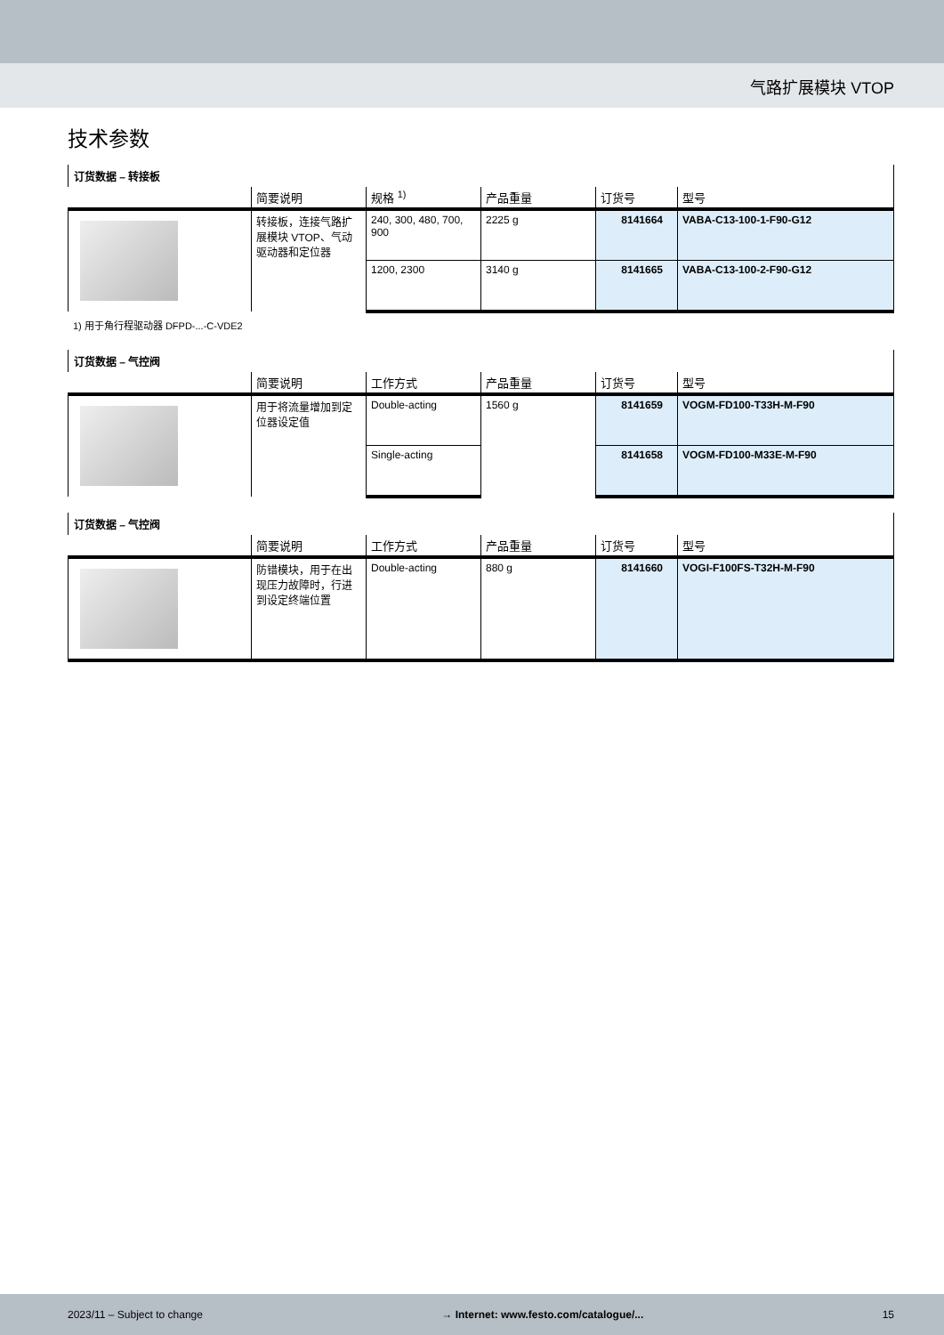气路扩展模块 VTOP
技术参数
| 订货数据 – 转接板 | | | | | |
| | 简要说明 | 规格 <sup>1)</sup> | 产品重量 | 订货号 | 型号 |
| | 转接板，连接气路扩展模块 VTOP、气动驱动器和定位器 | 240, 300, 480, 700, 900 | 2225 g | 8141664 | VABA-C13-100-1-F90-G12 |
| | | 1200, 2300 | 3140 g | 8141665 | VABA-C13-100-2-F90-G12 |
1) 用于角行程驱动器 DFPD-...-C-VDE2
| 订货数据 – 气控阀 | | | | | |
| | 简要说明 | 工作方式 | 产品重量 | 订货号 | 型号 |
| | 用于将流量增加到定位器设定值 | Double-acting | 1560 g | 8141659 | VOGM-FD100-T33H-M-F90 |
| | | Single-acting | | 8141658 | VOGM-FD100-M33E-M-F90 |
| 订货数据 – 气控阀 | | | | | |
| | 简要说明 | 工作方式 | 产品重量 | 订货号 | 型号 |
| | 防错模块，用于在出现压力故障时，行进到设定终端位置 | Double-acting | 880 g | 8141660 | VOGI-F100FS-T32H-M-F90 |
2023/11 – Subject to change → Internet: www.festo.com/catalogue/... 15